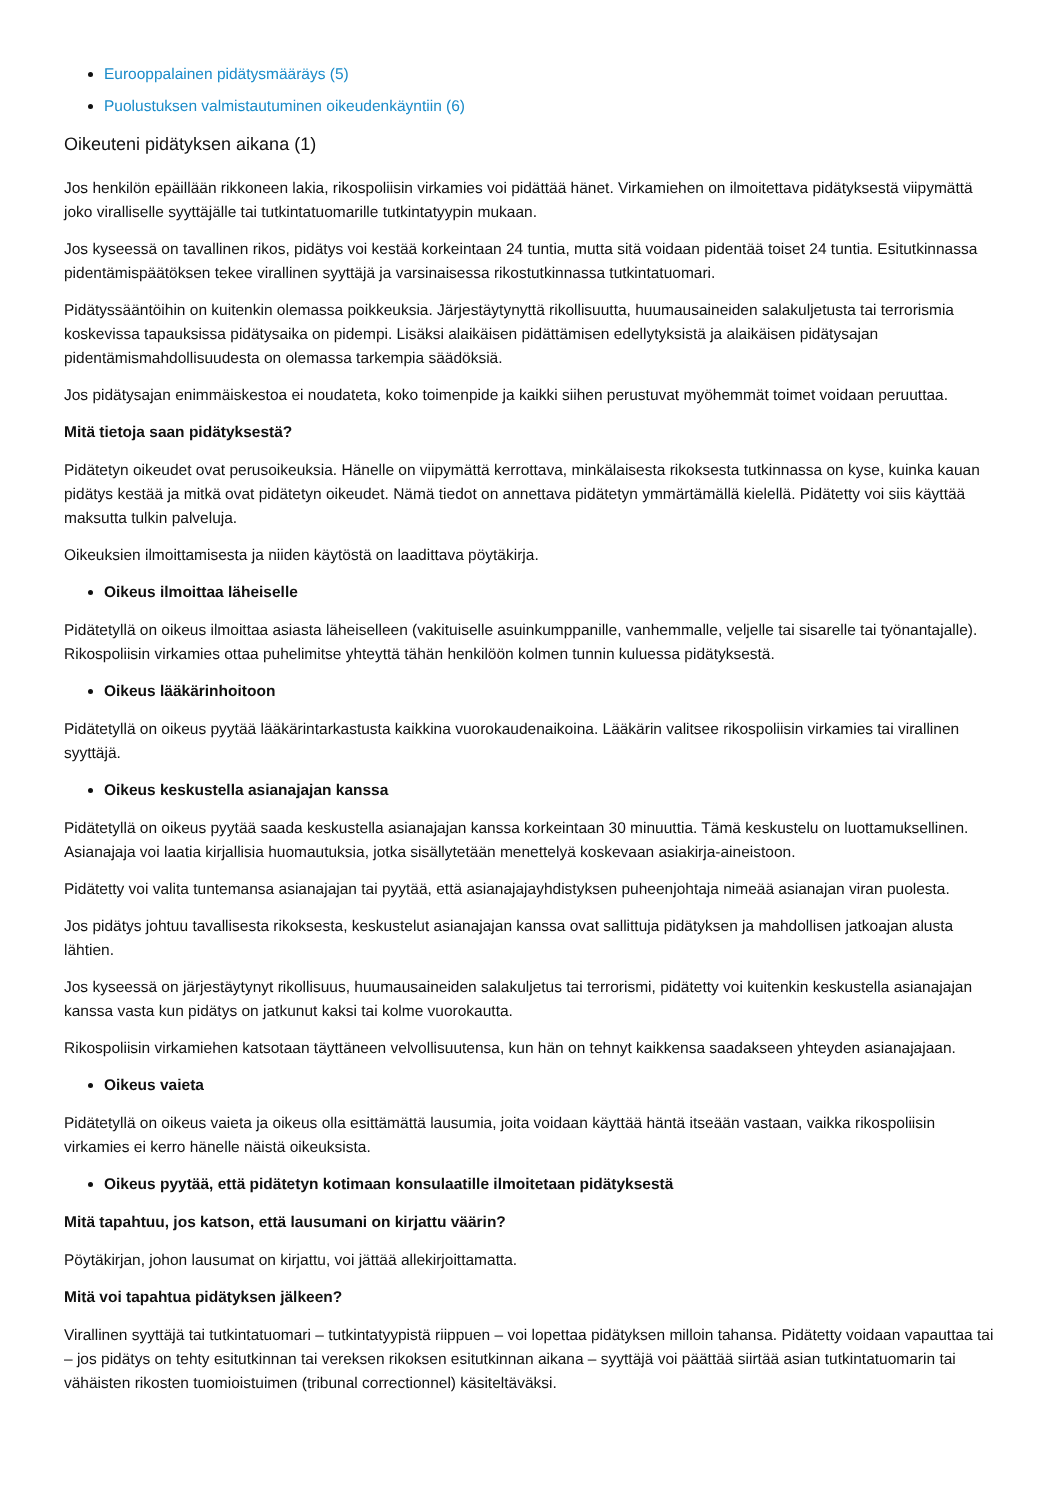Eurooppalainen pidätysmääräys (5)
Puolustuksen valmistautuminen oikeudenkäyntiin (6)
Oikeuteni pidätyksen aikana (1)
Jos henkilön epäillään rikkoneen lakia, rikospoliisin virkamies voi pidättää hänet. Virkamiehen on ilmoitettava pidätyksestä viipymättä joko viralliselle syyttäjälle tai tutkintatuomarille tutkintatyypin mukaan.
Jos kyseessä on tavallinen rikos, pidätys voi kestää korkeintaan 24 tuntia, mutta sitä voidaan pidentää toiset 24 tuntia. Esitutkinnassa pidentämispäätöksen tekee virallinen syyttäjä ja varsinaisessa rikostutkinnassa tutkintatuomari.
Pidätyssääntöihin on kuitenkin olemassa poikkeuksia. Järjestäytynyttä rikollisuutta, huumausaineiden salakuljetusta tai terrorismia koskevissa tapauksissa pidätysaika on pidempi. Lisäksi alaikäisen pidättämisen edellytyksistä ja alaikäisen pidätysajan pidentämismahdollisuudesta on olemassa tarkempia säädöksiä.
Jos pidätysajan enimmäiskestoa ei noudateta, koko toimenpide ja kaikki siihen perustuvat myöhemmät toimet voidaan peruuttaa.
Mitä tietoja saan pidätyksestä?
Pidätetyn oikeudet ovat perusoikeuksia. Hänelle on viipymättä kerrottava, minkälaisesta rikoksesta tutkinnassa on kyse, kuinka kauan pidätys kestää ja mitkä ovat pidätetyn oikeudet. Nämä tiedot on annettava pidätetyn ymmärtämällä kielellä. Pidätetty voi siis käyttää maksutta tulkin palveluja.
Oikeuksien ilmoittamisesta ja niiden käytöstä on laadittava pöytäkirja.
Oikeus ilmoittaa läheiselle
Pidätetyllä on oikeus ilmoittaa asiasta läheiselleen (vakituiselle asuinkumppanille, vanhemmalle, veljelle tai sisarelle tai työnantajalle). Rikospoliisin virkamies ottaa puhelimitse yhteyttä tähän henkilöön kolmen tunnin kuluessa pidätyksestä.
Oikeus lääkärinhoitoon
Pidätetyllä on oikeus pyytää lääkärintarkastusta kaikkina vuorokaudenaikoina. Lääkärin valitsee rikospoliisin virkamies tai virallinen syyttäjä.
Oikeus keskustella asianajajan kanssa
Pidätetyllä on oikeus pyytää saada keskustella asianajajan kanssa korkeintaan 30 minuuttia. Tämä keskustelu on luottamuksellinen. Asianajaja voi laatia kirjallisia huomautuksia, jotka sisällytetään menettelyä koskevaan asiakirja-aineistoon.
Pidätetty voi valita tuntemansa asianajajan tai pyytää, että asianajajayhdistyksen puheenjohtaja nimeää asianajan viran puolesta.
Jos pidätys johtuu tavallisesta rikoksesta, keskustelut asianajajan kanssa ovat sallittuja pidätyksen ja mahdollisen jatkoajan alusta lähtien.
Jos kyseessä on järjestäytynyt rikollisuus, huumausaineiden salakuljetus tai terrorismi, pidätetty voi kuitenkin keskustella asianajajan kanssa vasta kun pidätys on jatkunut kaksi tai kolme vuorokautta.
Rikospoliisin virkamiehen katsotaan täyttäneen velvollisuutensa, kun hän on tehnyt kaikkensa saadakseen yhteyden asianajajaan.
Oikeus vaieta
Pidätetyllä on oikeus vaieta ja oikeus olla esittämättä lausumia, joita voidaan käyttää häntä itseään vastaan, vaikka rikospoliisin virkamies ei kerro hänelle näistä oikeuksista.
Oikeus pyytää, että pidätetyn kotimaan konsulaatille ilmoitetaan pidätyksestä
Mitä tapahtuu, jos katson, että lausumani on kirjattu väärin?
Pöytäkirjan, johon lausumat on kirjattu, voi jättää allekirjoittamatta.
Mitä voi tapahtua pidätyksen jälkeen?
Virallinen syyttäjä tai tutkintatuomari – tutkintatyypistä riippuen – voi lopettaa pidätyksen milloin tahansa. Pidätetty voidaan vapauttaa tai – jos pidätys on tehty esitutkinnan tai vereksen rikoksen esitutkinnan aikana – syyttäjä voi päättää siirtää asian tutkintatuomarin tai vähäisten rikosten tuomioistuimen (tribunal correctionnel) käsiteltäväksi.